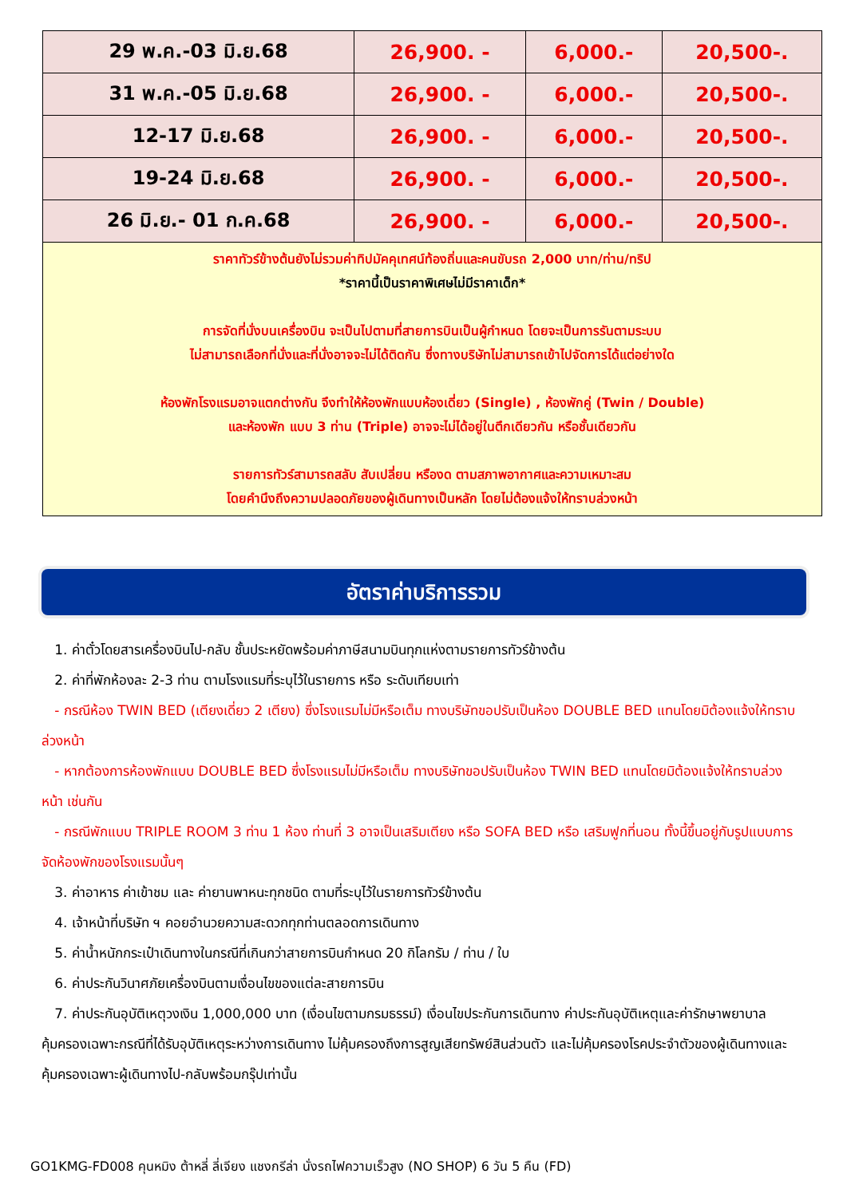| 29 พ.ค.-03 มิ.ย.68 | 26,900. - | 6,000.- | 20,500-. |
| 31 พ.ค.-05 มิ.ย.68 | 26,900. - | 6,000.- | 20,500-. |
| 12-17 มิ.ย.68 | 26,900. - | 6,000.- | 20,500-. |
| 19-24 มิ.ย.68 | 26,900. - | 6,000.- | 20,500-. |
| 26 มิ.ย.- 01 ก.ค.68 | 26,900. - | 6,000.- | 20,500-. |
| ราคาทัวร์ข้างต้นยังไม่รวมค่าทิปมัคคุเทศน์ท้องถิ่นและคนขับรถ 2,000 บาท/ท่าน/ทริป *ราคานี้เป็นราคาพิเศษไม่มีราคาเด็ก* การจัดที่นั่งบนเครื่องบิน จะเป็นไปตามที่สายการบินเป็นผู้กำหนด โดยจะเป็นการรันตามระบบ ไม่สามารถเลือกที่นั่งและที่นั่งอาจจะไม่ได้ติดกัน ซึ่งทางบริษัทไม่สามารถเข้าไปจัดการได้แต่อย่างใด ห้องพักโรงแรมอาจแตกต่างกัน จึงทำให้ห้องพักแบบห้องเดี่ยว (Single) , ห้องพักคู่ (Twin / Double) และห้องพัก แบบ 3 ท่าน (Triple) อาจจะไม่ได้อยู่ในตึกเดียวกัน หรือชั้นเดียวกัน รายการทัวร์สามารถสลับ สับเปลี่ยน หรืองด ตามสภาพอากาศและความเหมาะสม โดยคำนึงถึงความปลอดภัยของผู้เดินทางเป็นหลัก โดยไม่ต้องแจ้งให้ทราบล่วงหน้า | | | |
อัตราค่าบริการรวม
1. ค่าตั๋วโดยสารเครื่องบินไป-กลับ ชั้นประหยัดพร้อมค่าภาษีสนามบินทุกแห่งตามรายการทัวร์ข้างต้น
2. ค่าที่พักห้องละ 2-3 ท่าน ตามโรงแรมที่ระบุไว้ในรายการ หรือ ระดับเทียบเท่า
- กรณีห้อง TWIN BED (เตียงเดี่ยว 2 เตียง) ซึ่งโรงแรมไม่มีหรือเต็ม ทางบริษัทขอปรับเป็นห้อง DOUBLE BED แทนโดยมิต้องแจ้งให้ทราบล่วงหน้า
- หากต้องการห้องพักแบบ DOUBLE BED ซึ่งโรงแรมไม่มีหรือเต็ม ทางบริษัทขอปรับเป็นห้อง TWIN BED แทนโดยมิต้องแจ้งให้ทราบล่วงหน้า เช่นกัน
- กรณีพักแบบ TRIPLE ROOM 3 ท่าน 1 ห้อง ท่านที่ 3 อาจเป็นเสริมเตียง หรือ SOFA BED หรือ เสริมฟูกที่นอน ทั้งนี้ขึ้นอยู่กับรูปแบบการจัดห้องพักของโรงแรมนั้นๆ
3. ค่าอาหาร ค่าเข้าชม และ ค่ายานพาหนะทุกชนิด ตามที่ระบุไว้ในรายการทัวร์ข้างต้น
4. เจ้าหน้าที่บริษัท ฯ คอยอำนวยความสะดวกทุกท่านตลอดการเดินทาง
5. ค่าน้ำหนักกระเป๋าเดินทางในกรณีที่เกินกว่าสายการบินกำหนด 20 กิโลกรัม / ท่าน / ใบ
6. ค่าประกันวินาศภัยเครื่องบินตามเงื่อนไขของแต่ละสายการบิน
7. ค่าประกันอุบัติเหตุวงเงิน 1,000,000 บาท (เงื่อนไขตามกรมธรรม์) เงื่อนไขประกันการเดินทาง ค่าประกันอุบัติเหตุและค่ารักษาพยาบาลคุ้มครองเฉพาะกรณีที่ได้รับอุบัติเหตุระหว่างการเดินทาง ไม่คุ้มครองถึงการสูญเสียทรัพย์สินส่วนตัว และไม่คุ้มครองโรคประจำตัวของผู้เดินทางและคุ้มครองเฉพาะผู้เดินทางไป-กลับพร้อมกรุ๊ปเท่านั้น
GO1KMG-FD008 คุนหมิง ต้าหลี่ ลี่เจียง แชงกรีล่า นั่งรถไฟความเร็วสูง (NO SHOP) 6 วัน 5 คืน (FD)